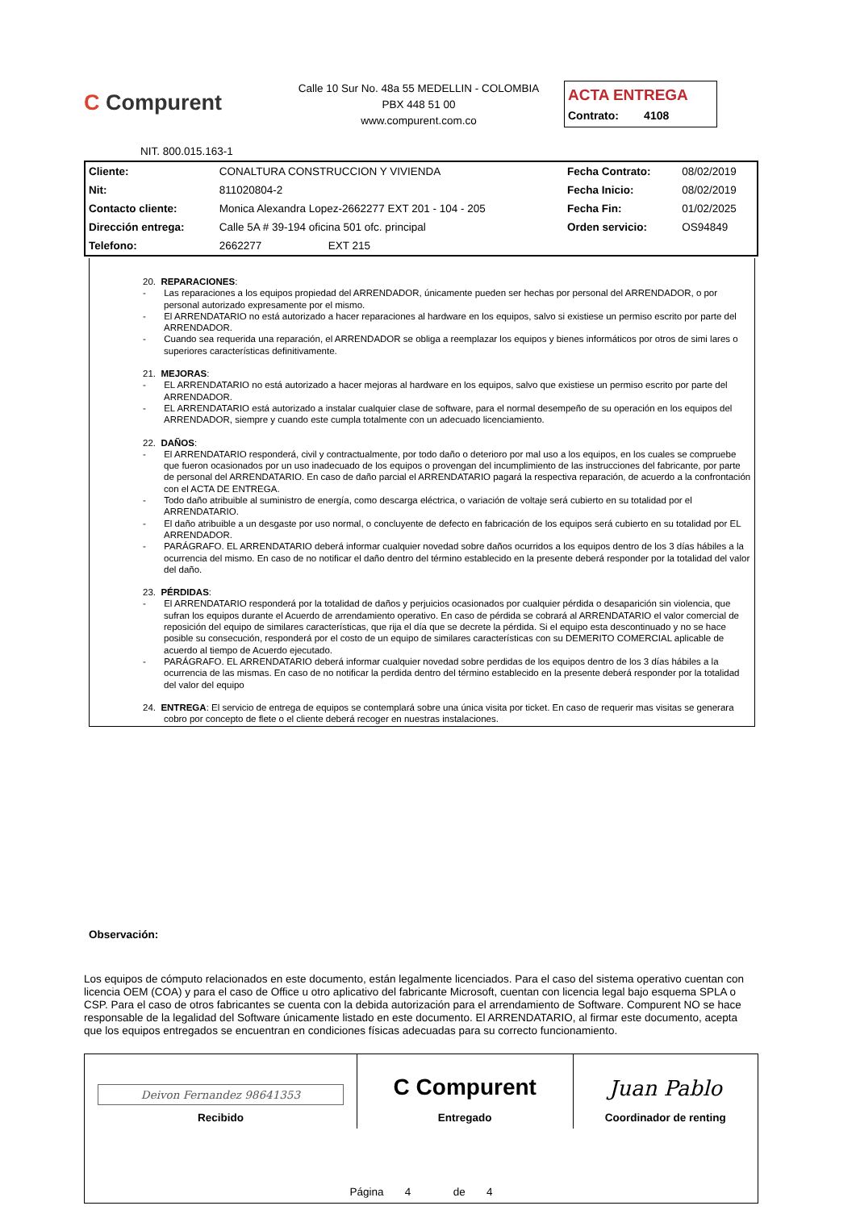C Compurent
Calle 10 Sur No. 48a 55 MEDELLIN - COLOMBIA
PBX 448 51 00
www.compurent.com.co
ACTA ENTREGA
Contrato: 4108
NIT. 800.015.163-1
| Cliente: | CONALTURA CONSTRUCCION Y VIVIENDA | Fecha Contrato: | 08/02/2019 |
| Nit: | 811020804-2 | Fecha Inicio: | 08/02/2019 |
| Contacto cliente: | Monica Alexandra Lopez-2662277 EXT 201 - 104 - 205 | Fecha Fin: | 01/02/2025 |
| Dirección entrega: | Calle 5A # 39-194 oficina 501 ofc. principal | Orden servicio: | OS94849 |
| Telefono: | 2662277 EXT 215 | | |
20. REPARACIONES:
- Las reparaciones a los equipos propiedad del ARRENDADOR, únicamente pueden ser hechas por personal del ARRENDADOR, o por personal autorizado expresamente por el mismo.
- El ARRENDATARIO no está autorizado a hacer reparaciones al hardware en los equipos, salvo si existiese un permiso escrito por parte del ARRENDADOR.
- Cuando sea requerida una reparación, el ARRENDADOR se obliga a reemplazar los equipos y bienes informáticos por otros de simi lares o superiores características definitivamente.
21. MEJORAS:
- EL ARRENDATARIO no está autorizado a hacer mejoras al hardware en los equipos, salvo que existiese un permiso escrito por parte del ARRENDADOR.
- EL ARRENDATARIO está autorizado a instalar cualquier clase de software, para el normal desempeño de su operación en los equipos del ARRENDADOR, siempre y cuando este cumpla totalmente con un adecuado licenciamiento.
22. DAÑOS:
- El ARRENDATARIO responderá, civil y contractualmente, por todo daño o deterioro por mal uso a los equipos, en los cuales se compruebe que fueron ocasionados por un uso inadecuado de los equipos o provengan del incumplimiento de las instrucciones del fabricante, por parte de personal del ARRENDATARIO. En caso de daño parcial el ARRENDATARIO pagará la respectiva reparación, de acuerdo a la confrontación con el ACTA DE ENTREGA.
- Todo daño atribuible al suministro de energía, como descarga eléctrica, o variación de voltaje será cubierto en su totalidad por el ARRENDATARIO.
- El daño atribuible a un desgaste por uso normal, o concluyente de defecto en fabricación de los equipos será cubierto en su totalidad por EL ARRENDADOR.
- PARÁGRAFO. EL ARRENDATARIO deberá informar cualquier novedad sobre daños ocurridos a los equipos dentro de los 3 días hábiles a la ocurrencia del mismo. En caso de no notificar el daño dentro del término establecido en la presente deberá responder por la totalidad del valor del daño.
23. PÉRDIDAS:
- El ARRENDATARIO responderá por la totalidad de daños y perjuicios ocasionados por cualquier pérdida o desaparición sin violencia, que sufran los equipos durante el Acuerdo de arrendamiento operativo. En caso de pérdida se cobrará al ARRENDATARIO el valor comercial de reposición del equipo de similares características, que rija el día que se decrete la pérdida. Si el equipo esta descontinuado y no se hace posible su consecución, responderá por el costo de un equipo de similares características con su DEMERITO COMERCIAL aplicable de acuerdo al tiempo de Acuerdo ejecutado.
- PARÁGRAFO. EL ARRENDATARIO deberá informar cualquier novedad sobre perdidas de los equipos dentro de los 3 días hábiles a la ocurrencia de las mismas. En caso de no notificar la perdida dentro del término establecido en la presente deberá responder por la totalidad del valor del equipo
24. ENTREGA: El servicio de entrega de equipos se contemplará sobre una única visita por ticket. En caso de requerir mas visitas se generara cobro por concepto de flete o el cliente deberá recoger en nuestras instalaciones.
Observación:
Los equipos de cómputo relacionados en este documento, están legalmente licenciados. Para el caso del sistema operativo cuentan con licencia OEM (COA) y para el caso de Office u otro aplicativo del fabricante Microsoft, cuentan con licencia legal bajo esquema SPLA o CSP. Para el caso de otros fabricantes se cuenta con la debida autorización para el arrendamiento de Software. Compurent NO se hace responsable de la legalidad del Software únicamente listado en este documento. El ARRENDATARIO, al firmar este documento, acepta que los equipos entregados se encuentran en condiciones físicas adecuadas para su correcto funcionamiento.
| Deivon Fernandez 98641353 Recibido | C Compurent Entregado | Juan Pablo Coordinador de renting |
| Página 4 de 4 | | |